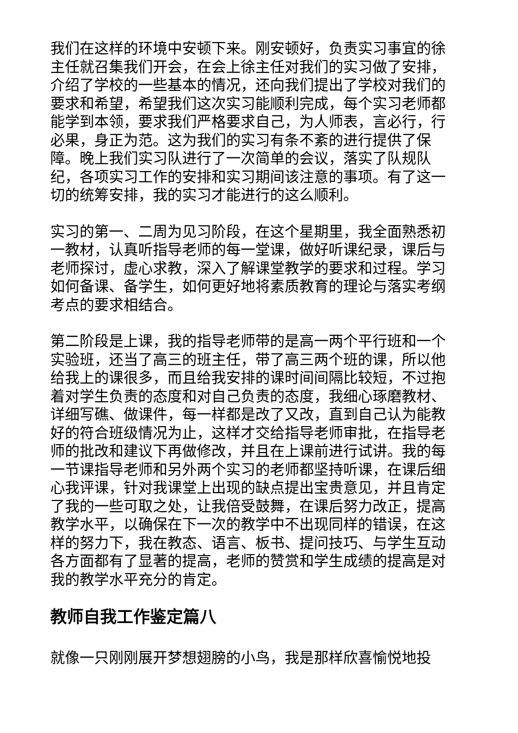我们在这样的环境中安顿下来。刚安顿好，负责实习事宜的徐主任就召集我们开会，在会上徐主任对我们的实习做了安排，介绍了学校的一些基本的情况，还向我们提出了学校对我们的要求和希望，希望我们这次实习能顺利完成，每个实习老师都能学到本领，要求我们严格要求自己，为人师表，言必行，行必果，身正为范。这为我们的实习有条不紊的进行提供了保障。晚上我们实习队进行了一次简单的会议，落实了队规队纪，各项实习工作的安排和实习期间该注意的事项。有了这一切的统筹安排，我的实习才能进行的这么顺利。
实习的第一、二周为见习阶段，在这个星期里，我全面熟悉初一教材，认真听指导老师的每一堂课，做好听课纪录，课后与老师探讨，虚心求教，深入了解课堂教学的要求和过程。学习如何备课、备学生，如何更好地将素质教育的理论与落实考纲考点的要求相结合。
第二阶段是上课，我的指导老师带的是高一两个平行班和一个实验班，还当了高三的班主任，带了高三两个班的课，所以他给我上的课很多，而且给我安排的课时间间隔比较短，不过抱着对学生负责的态度和对自己负责的态度，我细心琢磨教材、详细写礁、做课件，每一样都是改了又改，直到自己认为能教好的符合班级情况为止，这样才交给指导老师审批，在指导老师的批改和建议下再做修改，并且在上课前进行试讲。我的每一节课指导老师和另外两个实习的老师都坚持听课，在课后细心我评课，针对我课堂上出现的缺点提出宝贵意见，并且肯定了我的一些可取之处，让我倍受鼓舞，在课后努力改正，提高教学水平，以确保在下一次的教学中不出现同样的错误，在这样的努力下，我在教态、语言、板书、提问技巧、与学生互动各方面都有了显著的提高，老师的赞赏和学生成绩的提高是对我的教学水平充分的肯定。
教师自我工作鉴定篇八
就像一只刚刚展开梦想翅膀的小鸟，我是那样欣喜愉悦地投